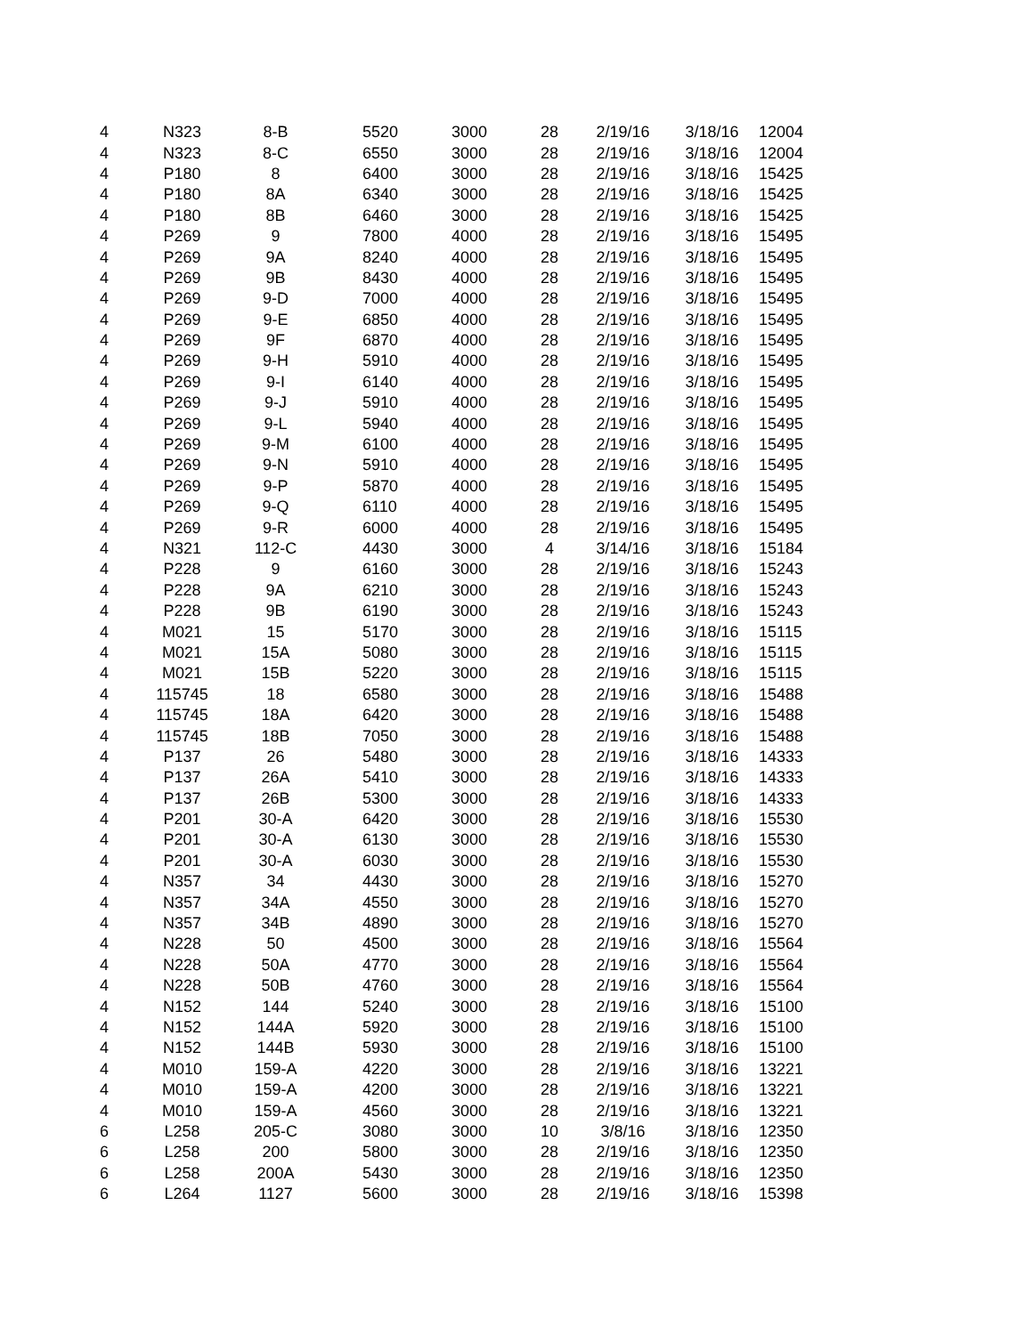| 4 | N323 | 8-B | 5520 | 3000 | 28 | 2/19/16 | 3/18/16 | 12004 |
| 4 | N323 | 8-C | 6550 | 3000 | 28 | 2/19/16 | 3/18/16 | 12004 |
| 4 | P180 | 8 | 6400 | 3000 | 28 | 2/19/16 | 3/18/16 | 15425 |
| 4 | P180 | 8A | 6340 | 3000 | 28 | 2/19/16 | 3/18/16 | 15425 |
| 4 | P180 | 8B | 6460 | 3000 | 28 | 2/19/16 | 3/18/16 | 15425 |
| 4 | P269 | 9 | 7800 | 4000 | 28 | 2/19/16 | 3/18/16 | 15495 |
| 4 | P269 | 9A | 8240 | 4000 | 28 | 2/19/16 | 3/18/16 | 15495 |
| 4 | P269 | 9B | 8430 | 4000 | 28 | 2/19/16 | 3/18/16 | 15495 |
| 4 | P269 | 9-D | 7000 | 4000 | 28 | 2/19/16 | 3/18/16 | 15495 |
| 4 | P269 | 9-E | 6850 | 4000 | 28 | 2/19/16 | 3/18/16 | 15495 |
| 4 | P269 | 9F | 6870 | 4000 | 28 | 2/19/16 | 3/18/16 | 15495 |
| 4 | P269 | 9-H | 5910 | 4000 | 28 | 2/19/16 | 3/18/16 | 15495 |
| 4 | P269 | 9-I | 6140 | 4000 | 28 | 2/19/16 | 3/18/16 | 15495 |
| 4 | P269 | 9-J | 5910 | 4000 | 28 | 2/19/16 | 3/18/16 | 15495 |
| 4 | P269 | 9-L | 5940 | 4000 | 28 | 2/19/16 | 3/18/16 | 15495 |
| 4 | P269 | 9-M | 6100 | 4000 | 28 | 2/19/16 | 3/18/16 | 15495 |
| 4 | P269 | 9-N | 5910 | 4000 | 28 | 2/19/16 | 3/18/16 | 15495 |
| 4 | P269 | 9-P | 5870 | 4000 | 28 | 2/19/16 | 3/18/16 | 15495 |
| 4 | P269 | 9-Q | 6110 | 4000 | 28 | 2/19/16 | 3/18/16 | 15495 |
| 4 | P269 | 9-R | 6000 | 4000 | 28 | 2/19/16 | 3/18/16 | 15495 |
| 4 | N321 | 112-C | 4430 | 3000 | 4 | 3/14/16 | 3/18/16 | 15184 |
| 4 | P228 | 9 | 6160 | 3000 | 28 | 2/19/16 | 3/18/16 | 15243 |
| 4 | P228 | 9A | 6210 | 3000 | 28 | 2/19/16 | 3/18/16 | 15243 |
| 4 | P228 | 9B | 6190 | 3000 | 28 | 2/19/16 | 3/18/16 | 15243 |
| 4 | M021 | 15 | 5170 | 3000 | 28 | 2/19/16 | 3/18/16 | 15115 |
| 4 | M021 | 15A | 5080 | 3000 | 28 | 2/19/16 | 3/18/16 | 15115 |
| 4 | M021 | 15B | 5220 | 3000 | 28 | 2/19/16 | 3/18/16 | 15115 |
| 4 | 115745 | 18 | 6580 | 3000 | 28 | 2/19/16 | 3/18/16 | 15488 |
| 4 | 115745 | 18A | 6420 | 3000 | 28 | 2/19/16 | 3/18/16 | 15488 |
| 4 | 115745 | 18B | 7050 | 3000 | 28 | 2/19/16 | 3/18/16 | 15488 |
| 4 | P137 | 26 | 5480 | 3000 | 28 | 2/19/16 | 3/18/16 | 14333 |
| 4 | P137 | 26A | 5410 | 3000 | 28 | 2/19/16 | 3/18/16 | 14333 |
| 4 | P137 | 26B | 5300 | 3000 | 28 | 2/19/16 | 3/18/16 | 14333 |
| 4 | P201 | 30-A | 6420 | 3000 | 28 | 2/19/16 | 3/18/16 | 15530 |
| 4 | P201 | 30-A | 6130 | 3000 | 28 | 2/19/16 | 3/18/16 | 15530 |
| 4 | P201 | 30-A | 6030 | 3000 | 28 | 2/19/16 | 3/18/16 | 15530 |
| 4 | N357 | 34 | 4430 | 3000 | 28 | 2/19/16 | 3/18/16 | 15270 |
| 4 | N357 | 34A | 4550 | 3000 | 28 | 2/19/16 | 3/18/16 | 15270 |
| 4 | N357 | 34B | 4890 | 3000 | 28 | 2/19/16 | 3/18/16 | 15270 |
| 4 | N228 | 50 | 4500 | 3000 | 28 | 2/19/16 | 3/18/16 | 15564 |
| 4 | N228 | 50A | 4770 | 3000 | 28 | 2/19/16 | 3/18/16 | 15564 |
| 4 | N228 | 50B | 4760 | 3000 | 28 | 2/19/16 | 3/18/16 | 15564 |
| 4 | N152 | 144 | 5240 | 3000 | 28 | 2/19/16 | 3/18/16 | 15100 |
| 4 | N152 | 144A | 5920 | 3000 | 28 | 2/19/16 | 3/18/16 | 15100 |
| 4 | N152 | 144B | 5930 | 3000 | 28 | 2/19/16 | 3/18/16 | 15100 |
| 4 | M010 | 159-A | 4220 | 3000 | 28 | 2/19/16 | 3/18/16 | 13221 |
| 4 | M010 | 159-A | 4200 | 3000 | 28 | 2/19/16 | 3/18/16 | 13221 |
| 4 | M010 | 159-A | 4560 | 3000 | 28 | 2/19/16 | 3/18/16 | 13221 |
| 6 | L258 | 205-C | 3080 | 3000 | 10 | 3/8/16 | 3/18/16 | 12350 |
| 6 | L258 | 200 | 5800 | 3000 | 28 | 2/19/16 | 3/18/16 | 12350 |
| 6 | L258 | 200A | 5430 | 3000 | 28 | 2/19/16 | 3/18/16 | 12350 |
| 6 | L264 | 1127 | 5600 | 3000 | 28 | 2/19/16 | 3/18/16 | 15398 |